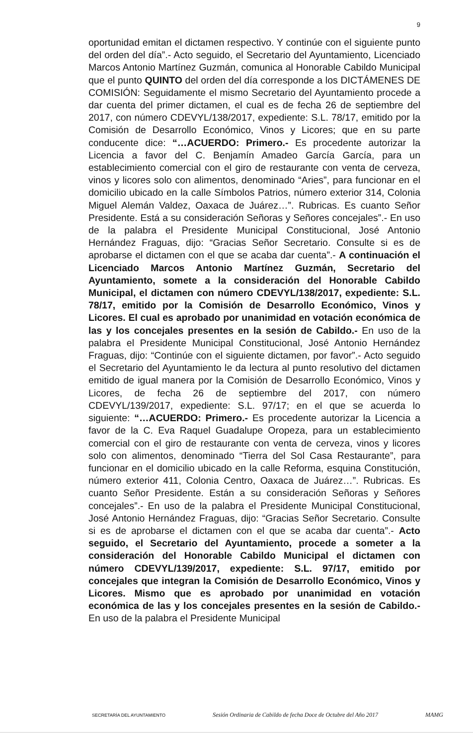9
oportunidad emitan el dictamen respectivo. Y continúe con el siguiente punto del orden del día”.- Acto seguido, el Secretario del Ayuntamiento, Licenciado Marcos Antonio Martínez Guzmán, comunica al Honorable Cabildo Municipal que el punto QUINTO del orden del día corresponde a los DICTÁMENES DE COMISIÓN: Seguidamente el mismo Secretario del Ayuntamiento procede a dar cuenta del primer dictamen, el cual es de fecha 26 de septiembre del 2017, con número CDEVYL/138/2017, expediente: S.L. 78/17, emitido por la Comisión de Desarrollo Económico, Vinos y Licores; que en su parte conducente dice: “…ACUERDO: Primero.- Es procedente autorizar la Licencia a favor del C. Benjamín Amadeo García García, para un establecimiento comercial con el giro de restaurante con venta de cerveza, vinos y licores solo con alimentos, denominado “Aries”, para funcionar en el domicilio ubicado en la calle Símbolos Patrios, número exterior 314, Colonia Miguel Alemán Valdez, Oaxaca de Juárez…”. Rubricas. Es cuanto Señor Presidente. Está a su consideración Señoras y Señores concejales”.- En uso de la palabra el Presidente Municipal Constitucional, José Antonio Hernández Fraguas, dijo: “Gracias Señor Secretario. Consulte si es de aprobarse el dictamen con el que se acaba dar cuenta”.- A continuación el Licenciado Marcos Antonio Martínez Guzmán, Secretario del Ayuntamiento, somete a la consideración del Honorable Cabildo Municipal, el dictamen con número CDEVYL/138/2017, expediente: S.L. 78/17, emitido por la Comisión de Desarrollo Económico, Vinos y Licores. El cual es aprobado por unanimidad en votación económica de las y los concejales presentes en la sesión de Cabildo.- En uso de la palabra el Presidente Municipal Constitucional, José Antonio Hernández Fraguas, dijo: “Continúe con el siguiente dictamen, por favor”.- Acto seguido el Secretario del Ayuntamiento le da lectura al punto resolutivo del dictamen emitido de igual manera por la Comisión de Desarrollo Económico, Vinos y Licores, de fecha 26 de septiembre del 2017, con número CDEVYL/139/2017, expediente: S.L. 97/17; en el que se acuerda lo siguiente: “…ACUERDO: Primero.- Es procedente autorizar la Licencia a favor de la C. Eva Raquel Guadalupe Oropeza, para un establecimiento comercial con el giro de restaurante con venta de cerveza, vinos y licores solo con alimentos, denominado “Tierra del Sol Casa Restaurante”, para funcionar en el domicilio ubicado en la calle Reforma, esquina Constitución, número exterior 411, Colonia Centro, Oaxaca de Juárez…”. Rubricas. Es cuanto Señor Presidente. Están a su consideración Señoras y Señores concejales”.- En uso de la palabra el Presidente Municipal Constitucional, José Antonio Hernández Fraguas, dijo: “Gracias Señor Secretario. Consulte si es de aprobarse el dictamen con el que se acaba dar cuenta”.- Acto seguido, el Secretario del Ayuntamiento, procede a someter a la consideración del Honorable Cabildo Municipal el dictamen con número CDEVYL/139/2017, expediente: S.L. 97/17, emitido por concejales que integran la Comisión de Desarrollo Económico, Vinos y Licores. Mismo que es aprobado por unanimidad en votación económica de las y los concejales presentes en la sesión de Cabildo.- En uso de la palabra el Presidente Municipal
SECRETARÍA DEL AYUNTAMIENTO Sesión Ordinaria de Cabildo de fecha Doce de Octubre del Año 2017 MAMG